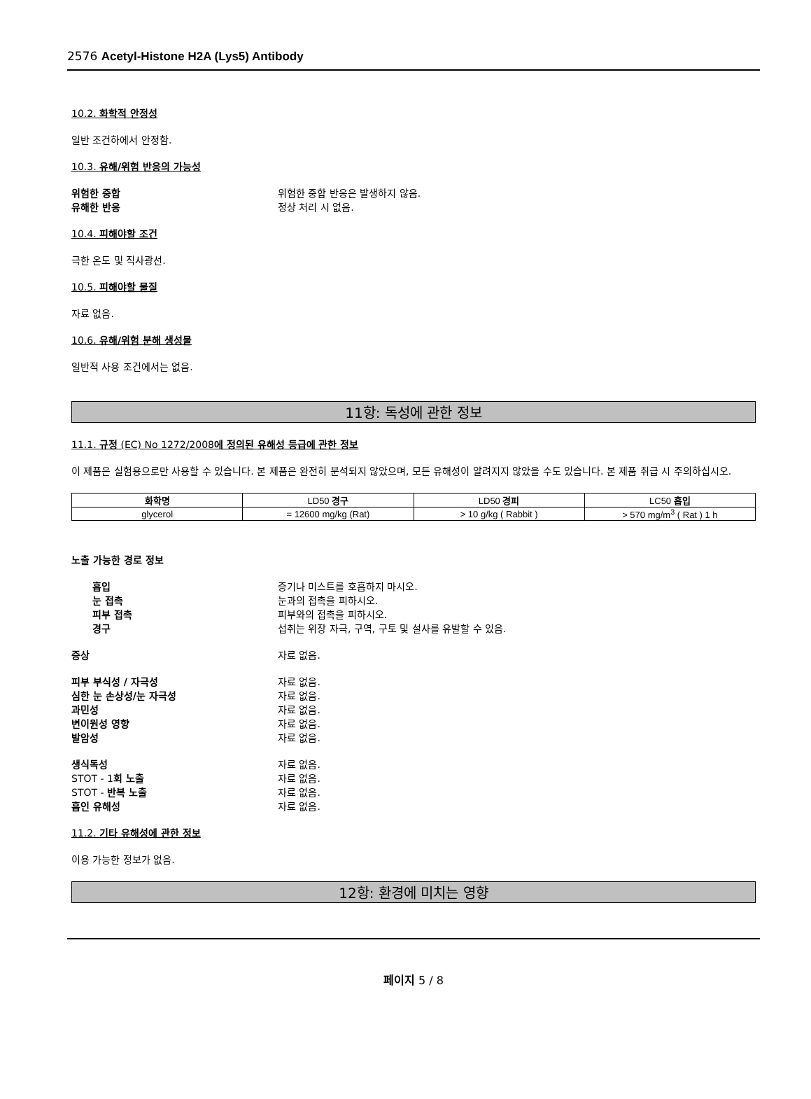2576 Acetyl-Histone H2A (Lys5) Antibody
10.2. 화학적 안정성
일반 조건하에서 안정함.
10.3. 유해/위험 반응의 가능성
위험한 중합 위험한 중합 반응은 발생하지 않음.
유해한 반응 정상 처리 시 없음.
10.4. 피해야할 조건
극한 온도 및 직사광선.
10.5. 피해야할 물질
자료 없음.
10.6. 유해/위험 분해 생성물
일반적 사용 조건에서는 없음.
11항: 독성에 관한 정보
11.1. 규정 (EC) No 1272/2008에 정의된 유해성 등급에 관한 정보
이 제품은 실험용으로만 사용할 수 있습니다. 본 제품은 완전히 분석되지 않았으며, 모든 유해성이 알려지지 않았을 수도 있습니다. 본 제품 취급 시 주의하십시오.
| 화학명 | LD50 경구 | LD50 경피 | LC50 흡입 |
| --- | --- | --- | --- |
| glycerol | = 12600 mg/kg (Rat) | > 10 g/kg ( Rabbit ) | > 570 mg/m<sup>3</sup> ( Rat ) 1 h |
노출 가능한 경로 정보
흡입 증기나 미스트를 호흡하지 마시오.
눈 접촉 눈과의 접촉을 피하시오.
피부 접촉 피부와의 접촉을 피하시오.
경구 섭취는 위장 자극, 구역, 구토 및 설사를 유발할 수 있음.
증상 자료 없음.
피부 부식성 / 자극성 자료 없음.
심한 눈 손상성/눈 자극성 자료 없음.
과민성 자료 없음.
변이원성 영향 자료 없음.
발암성 자료 없음.
생식독성 자료 없음.
STOT - 1회 노출 자료 없음.
STOT - 반복 노출 자료 없음.
흡인 유해성 자료 없음.
11.2. 기타 유해성에 관한 정보
이용 가능한 정보가 없음.
12항: 환경에 미치는 영향
페이지 5 / 8